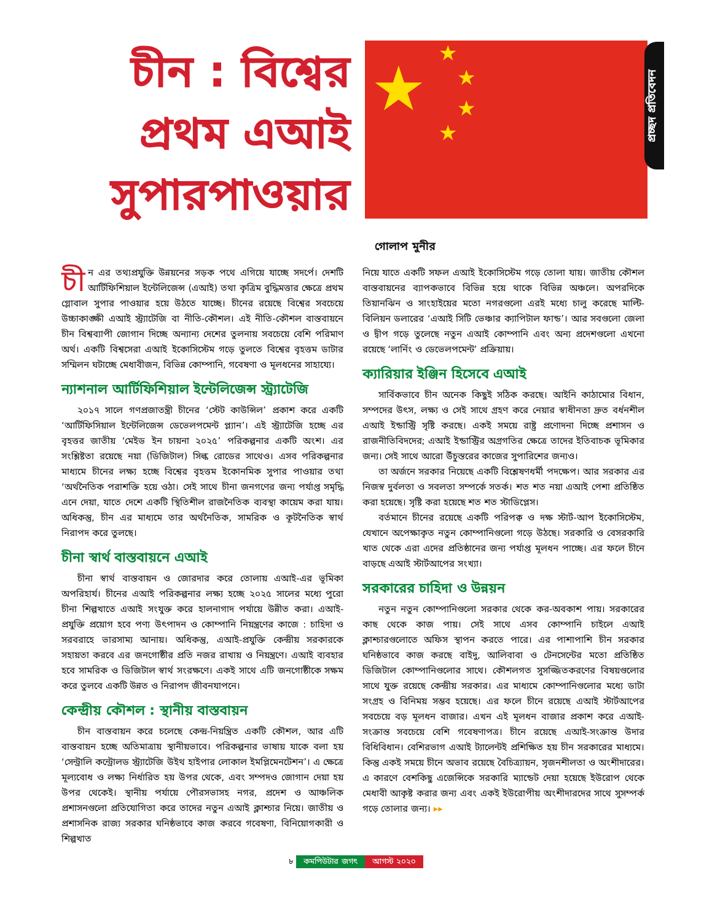চীন : বিশ্বের প্রথম এআই সুপারপাওয়ার
★ ★
★
★
★
প্রচ্ছদ প্রতিবেদন
গোলাপ মুনীর
চী ন এর তথ্যপ্রযুক্তি উন্নয়নের সড়ক পথে এগিয়ে যাচ্ছে সদর্পে। দেশটি আর্টিফিশিয়াল ইন্টেলিজেন্স (এআই) তথা কৃত্রিম বুদ্ধিমত্তার ক্ষেত্রে প্রথম গ্লোবাল সুপার পাওয়ার হয়ে উঠতে যাচ্ছে। চীনের রয়েছে বিশ্বের সবচেয়ে উচ্চাকাঙ্ক্ষী এআই স্ট্র্যাটেজি বা নীতি-কৌশল। এই নীতি-কৌশল বাস্তবায়নে চীন বিশ্বব্যাপী জোগান দিচ্ছে অন্যান্য দেশের তুলনায় সবচেয়ে বেশি পরিমাণ অর্থ। একটি বিশ্বসেরা এআই ইকোসিস্টেম গড়ে তুলতে বিশ্বের বৃহত্তম ডাটার সম্মিলন ঘটাচ্ছে মেধাবীজন, বিভিন্ন কোম্পানি, গবেষণা ও মূলধনের সাহায্যে।
ন্যাশনাল আর্টিফিশিয়াল ইন্টেলিজেন্স স্ট্র্যাটেজি
২০১৭ সালে গণপ্রজাতন্ত্রী চীনের ‘স্টেট কাউন্সিল’ প্রকাশ করে একটি ‘আর্টিফিসিয়াল ইন্টেলিজেন্স ডেভেলপমেন্ট প্ল্যান’। এই স্ট্র্যাটেজি হচ্ছে এর বৃহত্তর জাতীয় ‘মেইড ইন চায়না ২০২৫’ পরিকল্পনার একটি অংশ। এর সংশ্লিষ্টতা রয়েছে নয়া (ডিজিটাল) সিল্ক রোডের সাথেও। এসব পরিকল্পনার মাধ্যমে চীনের লক্ষ্য হচ্ছে বিশ্বের বৃহত্তম ইকোনমিক সুপার পাওয়ার তথা ‘অর্থনৈতিক পরাশক্তি হয়ে ওঠা। সেই সাথে চীনা জনগণের জন্য পর্যাপ্ত সমৃদ্ধি এনে দেয়া, যাতে দেশে একটি স্থিতিশীল রাজনৈতিক ব্যবস্থা কায়েম করা যায়। অধিকন্তু, চীন এর মাধ্যমে তার অর্থনৈতিক, সামরিক ও কূটনৈতিক স্বার্থ নিরাপদ করে তুলছে।
চীনা স্বার্থ বাস্তবায়নে এআই
চীনা স্বার্থ বাস্তবায়ন ও জোরদার করে তোলায় এআই-এর ভূমিকা অপরিহার্য। চীনের এআই পরিকল্পনার লক্ষ্য হচ্ছে ২০২৫ সালের মধ্যে পুরো চীনা শিল্পখাতে এআই সংযুক্ত করে হালনাগাদ পর্যায়ে উন্নীত করা। এআই-প্রযুক্তি প্রয়োগ হবে পণ্য উৎপাদন ও কোম্পানি নিয়ন্ত্রণের কাজে : চাহিদা ও সরবরাহে ভারসাম্য আনায়। অধিকন্তু, এআই-প্রযুক্তি কেন্দ্রীয় সরকারকে সহায়তা করবে এর জনগোষ্ঠীর প্রতি নজর রাখায় ও নিয়ন্ত্রণে। এআই ব্যবহার হবে সামরিক ও ডিজিটাল স্বার্থ সংরক্ষণে। একই সাথে এটি জনগোষ্ঠীকে সক্ষম করে তুলবে একটি উন্নত ও নিরাপদ জীবনযাপনে।
কেন্দ্রীয় কৌশল : স্থানীয় বাস্তবায়ন
চীন বাস্তবায়ন করে চলেছে কেন্দ্র-নিয়ন্ত্রিত একটি কৌশল, আর এটি বাস্তবায়ন হচ্ছে অতিমাত্রায় স্থানীয়ভাবে। পরিকল্পনার ভাষায় যাকে বলা হয় ‘সেন্ট্রালি কন্ট্রোলড স্ট্র্যাটেজি উইথ হাইপার লোকাল ইমপ্লিমেনটেশন’। এ ক্ষেত্রে মূল্যবোধ ও লক্ষ্য নির্ধারিত হয় উপর থেকে, এবং সম্পদও জোগান দেয়া হয় উপর থেকেই। স্থানীয় পর্যায়ে পৌরসভাসহ নগর, প্রদেশ ও আঞ্চলিক প্রশাসনগুলো প্রতিযোগিতা করে তাদের নতুন এআই ক্লাশ্চার নিয়ে। জাতীয় ও প্রশাসনিক রাজ্য সরকার ঘনিষ্ঠভাবে কাজ করবে গবেষণা, বিনিয়োগকারী ও শিল্পখাত
নিয়ে যাতে একটি সফল এআই ইকোসিস্টেম গড়ে তোলা যায়। জাতীয় কৌশল বাস্তবায়নের ব্যাপকভাবে বিভিন্ন হয়ে থাকে বিভিন্ন অঞ্চলে। অপরদিকে তিয়ানঝিন ও সাংহাইয়ের মতো নগরগুলো এরই মধ্যে চালু করেছে মাল্টি-বিলিয়ন ডলারের ‘এআই সিটি ভেঞ্চার ক্যাপিটাল ফান্ড’। আর সবগুলো জেলা ও দ্বীপ গড়ে তুলেছে নতুন এআই কোম্পানি এবং অন্য প্রদেশগুলো এখনো রয়েছে ‘লার্নিং ও ডেভেলপমেন্ট’ প্রক্রিয়ায়।
ক্যারিয়ার ইঞ্জিন হিসেবে এআই
সার্বিকভাবে চীন অনেক কিছুই সঠিক করছে। আইনি কাঠামোর বিধান, সম্পদের উৎস, লক্ষ্য ও সেই সাথে গ্রহণ করে নেয়ার স্বাধীনতা দ্রুত বর্ধনশীল এআই ইন্ডাস্ট্রি সৃষ্টি করছে। একই সময়ে রাষ্ট্র প্রণোদনা দিচ্ছে প্রশাসন ও রাজনীতিবিদদের; এআই ইন্ডাস্ট্রির অগ্রগতির ক্ষেত্রে তাদের ইতিবাচক ভূমিকার জন্য। সেই সাথে আরো উঁচুস্তরের কাজের সুপারিশের জন্যও।
তা অর্জনে সরকার নিয়েছে একটি বিশ্লেষণধর্মী পদক্ষেপ। আর সরকার এর নিজস্ব দুর্বলতা ও সবলতা সম্পর্কে সতর্ক। শত শত নয়া এআই পেশা প্রতিষ্ঠিত করা হয়েছে। সৃষ্টি করা হয়েছে শত শত স্টাডিপ্লেস।
বর্তমানে চীনের রয়েছে একটি পরিপক্ব ও দক্ষ স্টার্ট-আপ ইকোসিস্টেম, যেখানে অপেক্ষাকৃত নতুন কোম্পানিগুলো গড়ে উঠছে। সরকারি ও বেসরকারি খাত থেকে এরা এদের প্রতিষ্ঠানের জন্য পর্যাপ্ত মূলধন পাচ্ছে। এর ফলে চীনে বাড়ছে এআই স্টার্টআপের সংখ্যা।
সরকারের চাহিদা ও উন্নয়ন
নতুন নতুন কোম্পানিগুলো সরকার থেকে কর-অবকাশ পায়। সরকারের কাছ থেকে কাজ পায়। সেই সাথে এসব কোম্পানি চাইলে এআই ক্লাশ্চারগুলোতে অফিস স্থাপন করতে পারে। এর পাশাপাশি চীন সরকার ঘনিষ্ঠভাবে কাজ করছে বাইদু, আলিবাবা ও টেনসেন্টের মতো প্রতিষ্ঠিত ডিজিটাল কোম্পানিগুলোর সাথে। কৌশলগত সুসজ্জিতকরণের বিষয়গুলোর সাথে যুক্ত রয়েছে কেন্দ্রীয় সরকার। এর মাধ্যমে কোম্পানিগুলোর মধ্যে ডাটা সংগ্রহ ও বিনিময় সম্ভব হয়েছে। এর ফলে চীনে রয়েছে এআই স্টার্টআপের সবচেয়ে বড় মূলধন বাজার। এখন এই মূলধন বাজার প্রকাশ করে এআই-সংক্রান্ত সবচেয়ে বেশি গবেষণাপত্র। চীনে রয়েছে এআই-সংক্রান্ত উদার বিধিবিধান। বেশিরভাগ এআই ট্যালেন্টই প্রশিক্ষিত হয় চীন সরকারের মাধ্যমে। কিন্তু একই সময়ে চীনে অভাব রয়েছে বৈচিত্র্যায়ন, সৃজনশীলতা ও অংশীদারের। এ কারণে বেশকিছু এজেন্সিকে সরকারি ম্যান্ডেট দেয়া হয়েছে ইউরোপ থেকে মেধাবী আকৃষ্ট করার জন্য এবং একই ইউরোপীয় অংশীদারদের সাথে সুসম্পর্ক গড়ে তোলার জন্য। ▸▸
৮ কমপিউটার জগৎ আগস্ট ২০২০